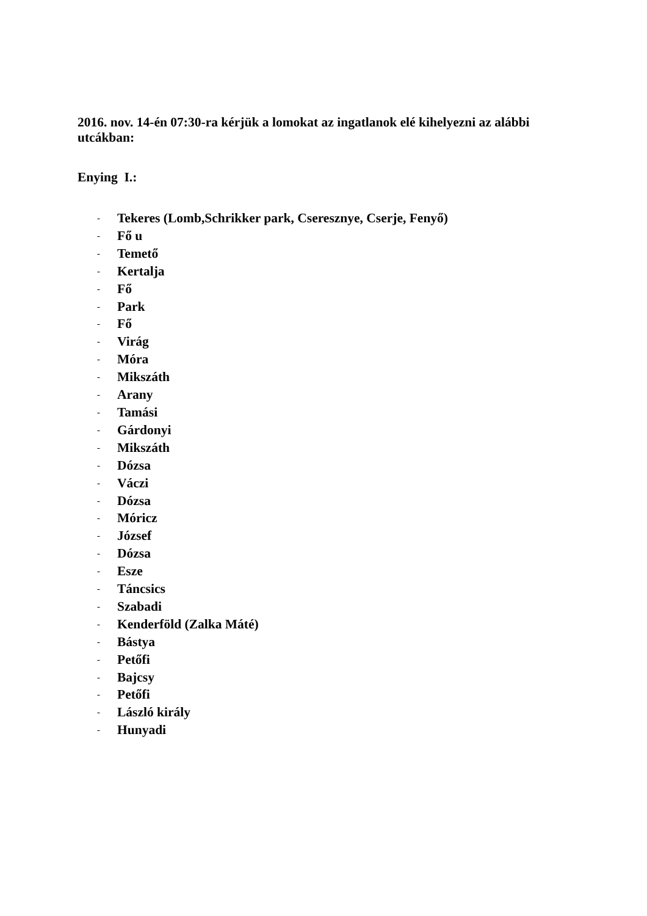2016. nov. 14-én 07:30-ra kérjük a lomokat az ingatlanok elé kihelyezni az alábbi utcákban:
Enying I.:
- Tekeres (Lomb,Schrikker park, Cseresznye, Cserje, Fenyő)
- Fő u
- Temető
- Kertalja
- Fő
- Park
- Fő
- Virág
- Móra
- Mikszáth
- Arany
- Tamási
- Gárdonyi
- Mikszáth
- Dózsa
- Váczi
- Dózsa
- Móricz
- József
- Dózsa
- Esze
- Táncsics
- Szabadi
- Kenderföld (Zalka Máté)
- Bástya
- Petőfi
- Bajcsy
- Petőfi
- László király
- Hunyadi